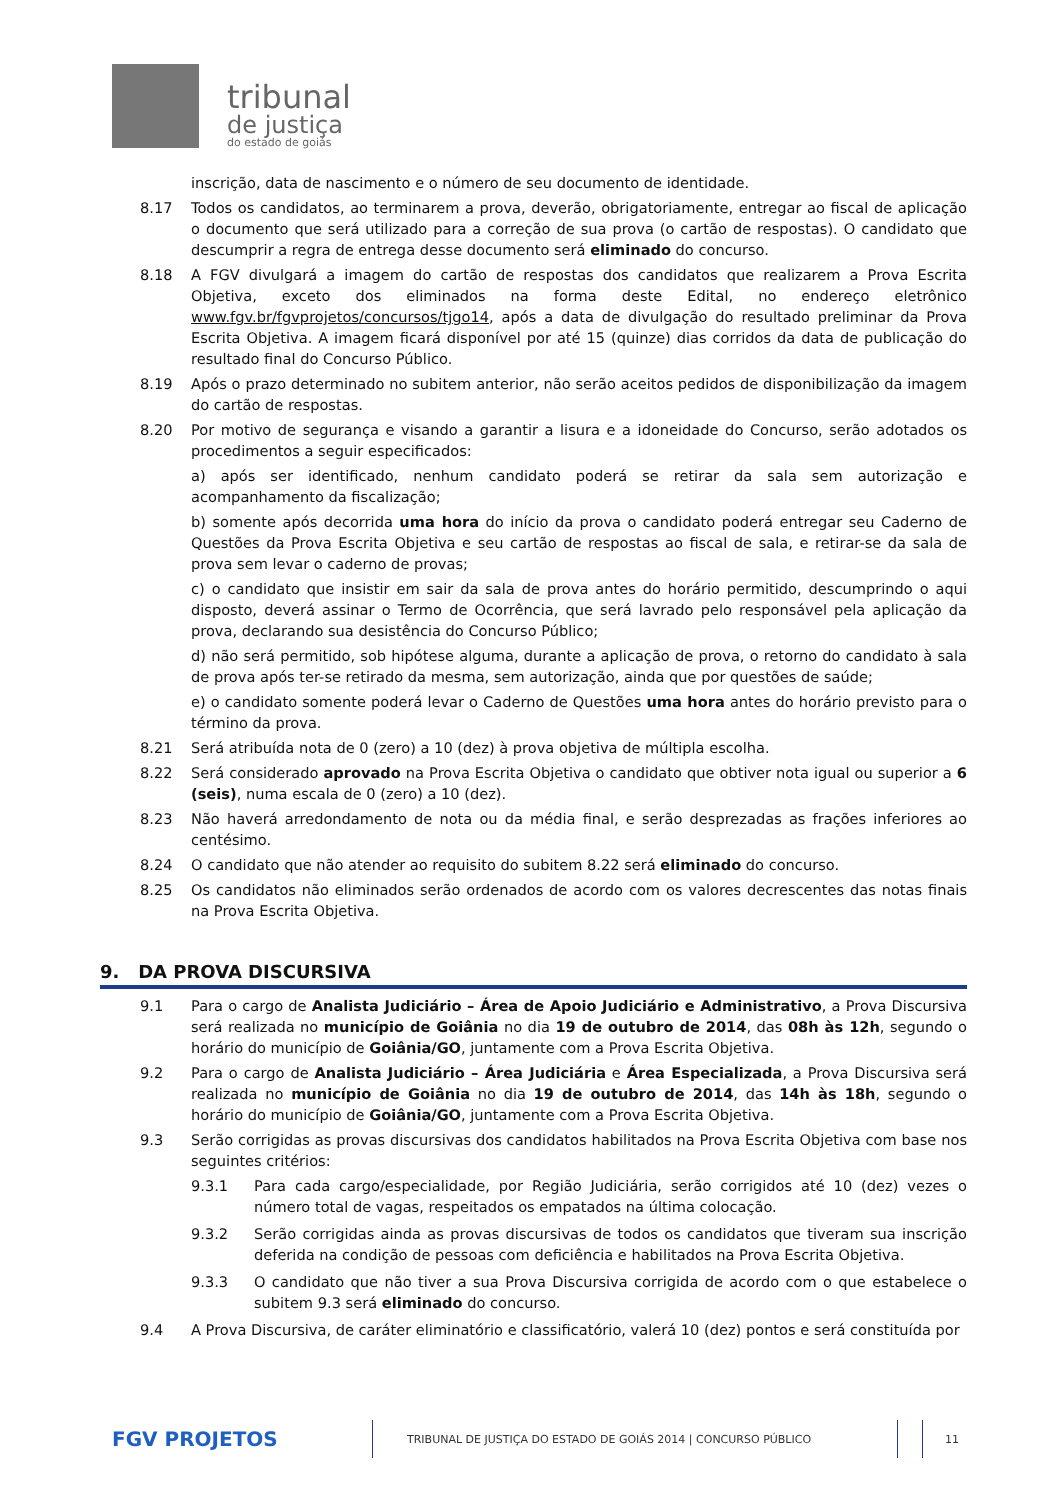tribunal
de justiça
do estado de goiás
inscrição, data de nascimento e o número de seu documento de identidade.
8.17 Todos os candidatos, ao terminarem a prova, deverão, obrigatoriamente, entregar ao fiscal de aplicação o documento que será utilizado para a correção de sua prova (o cartão de respostas). O candidato que descumprir a regra de entrega desse documento será eliminado do concurso.
8.18 A FGV divulgará a imagem do cartão de respostas dos candidatos que realizarem a Prova Escrita Objetiva, exceto dos eliminados na forma deste Edital, no endereço eletrônico www.fgv.br/fgvprojetos/concursos/tjgo14, após a data de divulgação do resultado preliminar da Prova Escrita Objetiva. A imagem ficará disponível por até 15 (quinze) dias corridos da data de publicação do resultado final do Concurso Público.
8.19 Após o prazo determinado no subitem anterior, não serão aceitos pedidos de disponibilização da imagem do cartão de respostas.
8.20 Por motivo de segurança e visando a garantir a lisura e a idoneidade do Concurso, serão adotados os procedimentos a seguir especificados:
a) após ser identificado, nenhum candidato poderá se retirar da sala sem autorização e acompanhamento da fiscalização;
b) somente após decorrida uma hora do início da prova o candidato poderá entregar seu Caderno de Questões da Prova Escrita Objetiva e seu cartão de respostas ao fiscal de sala, e retirar-se da sala de prova sem levar o caderno de provas;
c) o candidato que insistir em sair da sala de prova antes do horário permitido, descumprindo o aqui disposto, deverá assinar o Termo de Ocorrência, que será lavrado pelo responsável pela aplicação da prova, declarando sua desistência do Concurso Público;
d) não será permitido, sob hipótese alguma, durante a aplicação de prova, o retorno do candidato à sala de prova após ter-se retirado da mesma, sem autorização, ainda que por questões de saúde;
e) o candidato somente poderá levar o Caderno de Questões uma hora antes do horário previsto para o término da prova.
8.21 Será atribuída nota de 0 (zero) a 10 (dez) à prova objetiva de múltipla escolha.
8.22 Será considerado aprovado na Prova Escrita Objetiva o candidato que obtiver nota igual ou superior a 6 (seis), numa escala de 0 (zero) a 10 (dez).
8.23 Não haverá arredondamento de nota ou da média final, e serão desprezadas as frações inferiores ao centésimo.
8.24 O candidato que não atender ao requisito do subitem 8.22 será eliminado do concurso.
8.25 Os candidatos não eliminados serão ordenados de acordo com os valores decrescentes das notas finais na Prova Escrita Objetiva.
9. DA PROVA DISCURSIVA
9.1 Para o cargo de Analista Judiciário – Área de Apoio Judiciário e Administrativo, a Prova Discursiva será realizada no município de Goiânia no dia 19 de outubro de 2014, das 08h às 12h, segundo o horário do município de Goiânia/GO, juntamente com a Prova Escrita Objetiva.
9.2 Para o cargo de Analista Judiciário – Área Judiciária e Área Especializada, a Prova Discursiva será realizada no município de Goiânia no dia 19 de outubro de 2014, das 14h às 18h, segundo o horário do município de Goiânia/GO, juntamente com a Prova Escrita Objetiva.
9.3 Serão corrigidas as provas discursivas dos candidatos habilitados na Prova Escrita Objetiva com base nos seguintes critérios:
9.3.1 Para cada cargo/especialidade, por Região Judiciária, serão corrigidos até 10 (dez) vezes o número total de vagas, respeitados os empatados na última colocação.
9.3.2 Serão corrigidas ainda as provas discursivas de todos os candidatos que tiveram sua inscrição deferida na condição de pessoas com deficiência e habilitados na Prova Escrita Objetiva.
9.3.3 O candidato que não tiver a sua Prova Discursiva corrigida de acordo com o que estabelece o subitem 9.3 será eliminado do concurso.
9.4 A Prova Discursiva, de caráter eliminatório e classificatório, valerá 10 (dez) pontos e será constituída por
FGV PROJETOS
TRIBUNAL DE JUSTIÇA DO ESTADO DE GOIÁS 2014 | CONCURSO PÚBLICO
11